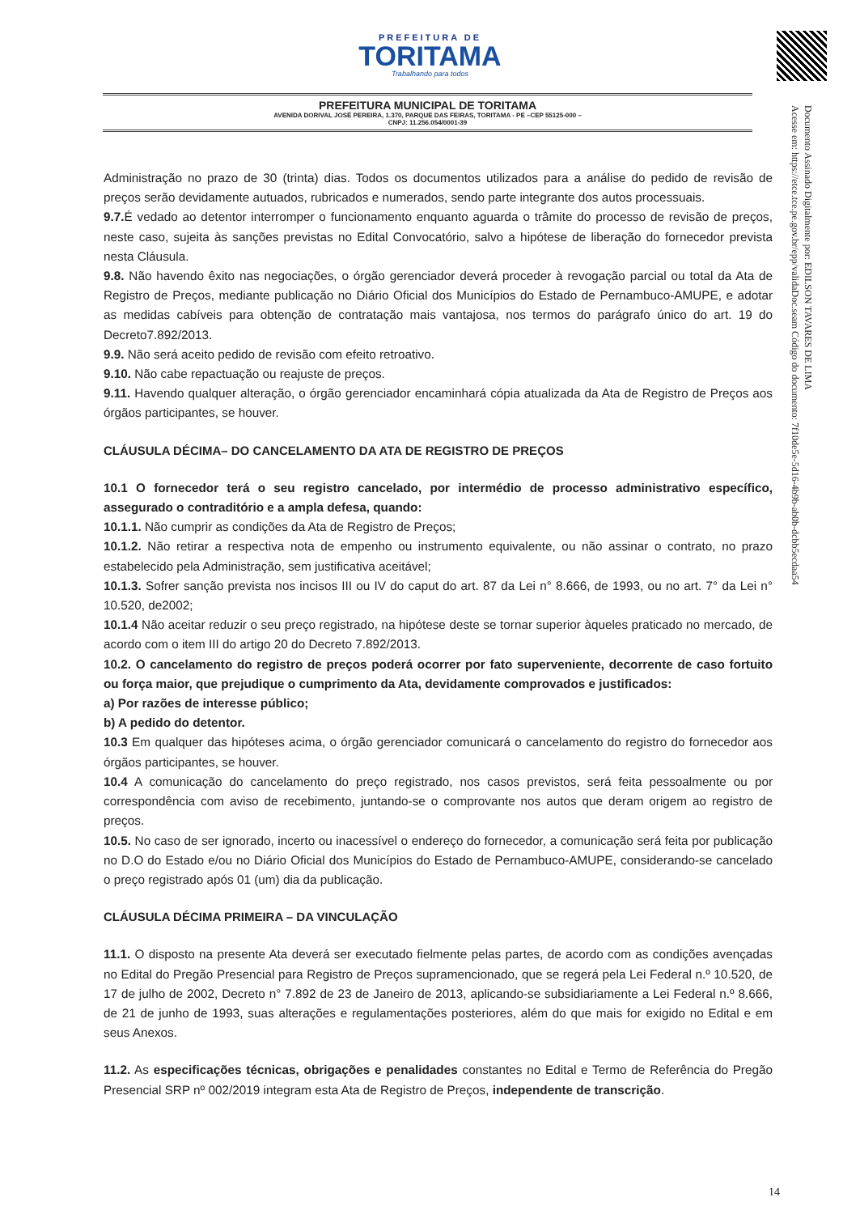PREFEITURA DE
TORITAMA
Trabalhando para todos
PREFEITURA MUNICIPAL DE TORITAMA
AVENIDA DORIVAL JOSÉ PEREIRA, 1.370, PARQUE DAS FEIRAS, TORITAMA - PE –CEP 55125-000 –
CNPJ: 11.256.054/0001-39
Documento Assinado Digitalmente por: EDILSON TAVARES DE LIMA
Acesse em: https://etce.tce.pe.gov.br/epp/validaDoc.seam Código do documento: 7f10de5e-5d16-4b9b-ab0b-dcbb5ecdaa54
Administração no prazo de 30 (trinta) dias. Todos os documentos utilizados para a análise do pedido de revisão de preços serão devidamente autuados, rubricados e numerados, sendo parte integrante dos autos processuais.
9.7. É vedado ao detentor interromper o funcionamento enquanto aguarda o trâmite do processo de revisão de preços, neste caso, sujeita às sanções previstas no Edital Convocatório, salvo a hipótese de liberação do fornecedor prevista nesta Cláusula.
9.8. Não havendo êxito nas negociações, o órgão gerenciador deverá proceder à revogação parcial ou total da Ata de Registro de Preços, mediante publicação no Diário Oficial dos Municípios do Estado de Pernambuco-AMUPE, e adotar as medidas cabíveis para obtenção de contratação mais vantajosa, nos termos do parágrafo único do art. 19 do Decreto7.892/2013.
9.9. Não será aceito pedido de revisão com efeito retroativo.
9.10. Não cabe repactuação ou reajuste de preços.
9.11. Havendo qualquer alteração, o órgão gerenciador encaminhará cópia atualizada da Ata de Registro de Preços aos órgãos participantes, se houver.
CLÁUSULA DÉCIMA– DO CANCELAMENTO DA ATA DE REGISTRO DE PREÇOS
10.1 O fornecedor terá o seu registro cancelado, por intermédio de processo administrativo específico, assegurado o contraditório e a ampla defesa, quando:
10.1.1. Não cumprir as condições da Ata de Registro de Preços;
10.1.2. Não retirar a respectiva nota de empenho ou instrumento equivalente, ou não assinar o contrato, no prazo estabelecido pela Administração, sem justificativa aceitável;
10.1.3. Sofrer sanção prevista nos incisos III ou IV do caput do art. 87 da Lei n° 8.666, de 1993, ou no art. 7° da Lei n° 10.520, de2002;
10.1.4 Não aceitar reduzir o seu preço registrado, na hipótese deste se tornar superior àqueles praticado no mercado, de acordo com o item III do artigo 20 do Decreto 7.892/2013.
10.2. O cancelamento do registro de preços poderá ocorrer por fato superveniente, decorrente de caso fortuito ou força maior, que prejudique o cumprimento da Ata, devidamente comprovados e justificados:
a) Por razões de interesse público;
b) A pedido do detentor.
10.3 Em qualquer das hipóteses acima, o órgão gerenciador comunicará o cancelamento do registro do fornecedor aos órgãos participantes, se houver.
10.4 A comunicação do cancelamento do preço registrado, nos casos previstos, será feita pessoalmente ou por correspondência com aviso de recebimento, juntando-se o comprovante nos autos que deram origem ao registro de preços.
10.5. No caso de ser ignorado, incerto ou inacessível o endereço do fornecedor, a comunicação será feita por publicação no D.O do Estado e/ou no Diário Oficial dos Municípios do Estado de Pernambuco-AMUPE, considerando-se cancelado o preço registrado após 01 (um) dia da publicação.
CLÁUSULA DÉCIMA PRIMEIRA – DA VINCULAÇÃO
11.1. O disposto na presente Ata deverá ser executado fielmente pelas partes, de acordo com as condições avençadas no Edital do Pregão Presencial para Registro de Preços supramencionado, que se regerá pela Lei Federal n.º 10.520, de 17 de julho de 2002, Decreto n° 7.892 de 23 de Janeiro de 2013, aplicando-se subsidiariamente a Lei Federal n.º 8.666, de 21 de junho de 1993, suas alterações e regulamentações posteriores, além do que mais for exigido no Edital e em seus Anexos.
11.2. As especificações técnicas, obrigações e penalidades constantes no Edital e Termo de Referência do Pregão Presencial SRP nº 002/2019 integram esta Ata de Registro de Preços, independente de transcrição.
14